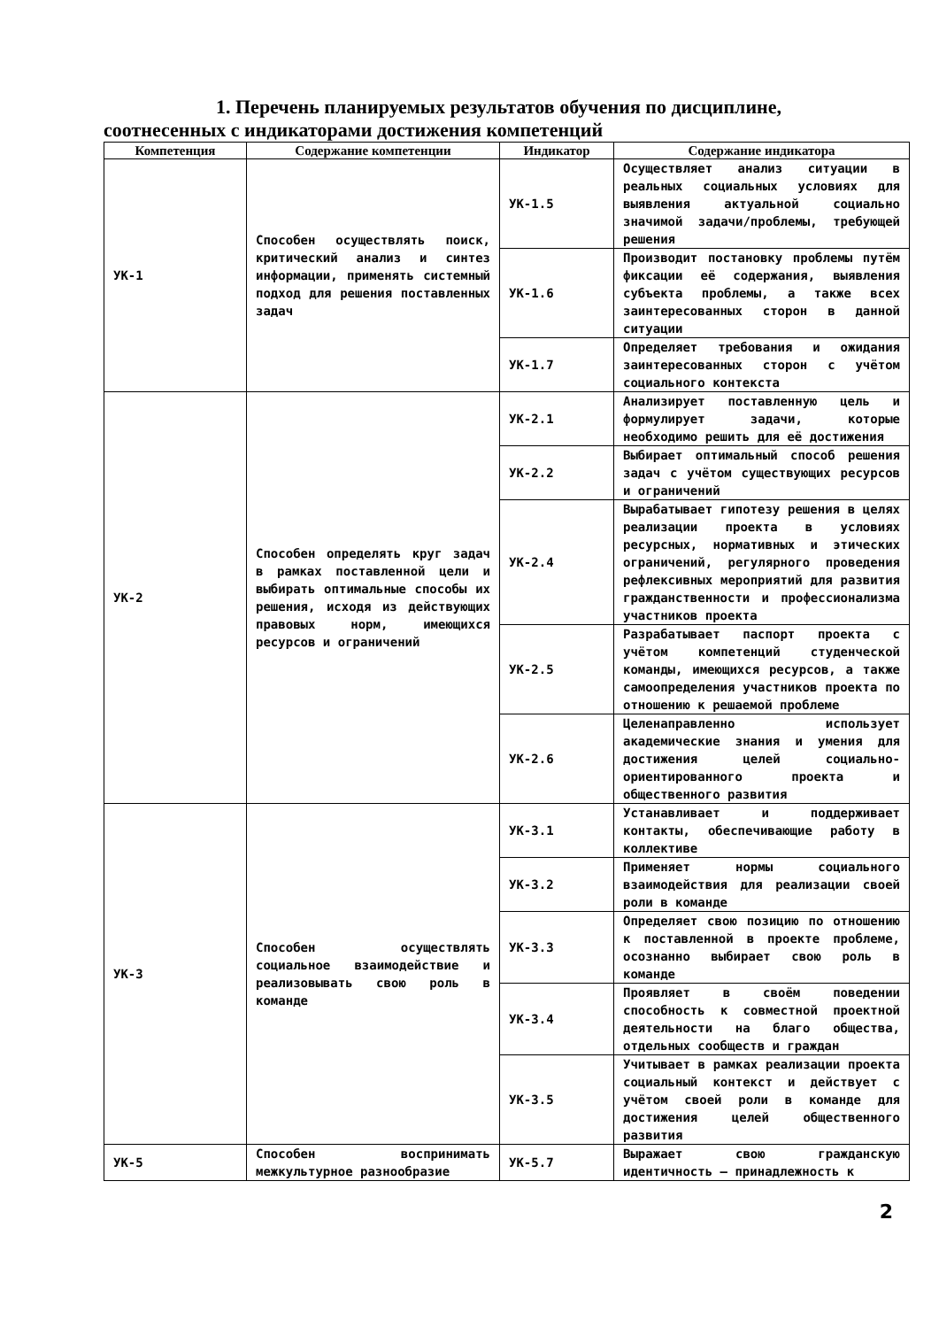1. Перечень планируемых результатов обучения по дисциплине,
соотнесенных с индикаторами достижения компетенций
| Компетенция | Содержание компетенции | Индикатор | Содержание индикатора |
| --- | --- | --- | --- |
| УК-1 | Способен осуществлять поиск, критический анализ и синтез информации, применять системный подход для решения поставленных задач | УК-1.5 | Осуществляет анализ ситуации в реальных социальных условиях для выявления актуальной социально значимой задачи/проблемы, требующей решения |
| | | УК-1.6 | Производит постановку проблемы путём фиксации её содержания, выявления субъекта проблемы, а также всех заинтересованных сторон в данной ситуации |
| | | УК-1.7 | Определяет требования и ожидания заинтересованных сторон с учётом социального контекста |
| УК-2 | Способен определять круг задач в рамках поставленной цели и выбирать оптимальные способы их решения, исходя из действующих правовых норм, имеющихся ресурсов и ограничений | УК-2.1 | Анализирует поставленную цель и формулирует задачи, которые необходимо решить для её достижения |
| | | УК-2.2 | Выбирает оптимальный способ решения задач с учётом существующих ресурсов и ограничений |
| | | УК-2.4 | Вырабатывает гипотезу решения в целях реализации проекта в условиях ресурсных, нормативных и этических ограничений, регулярного проведения рефлексивных мероприятий для развития гражданственности и профессионализма участников проекта |
| | | УК-2.5 | Разрабатывает паспорт проекта с учётом компетенций студенческой команды, имеющихся ресурсов, а также самоопределения участников проекта по отношению к решаемой проблеме |
| | | УК-2.6 | Целенаправленно использует академические знания и умения для достижения целей социально-ориентированного проекта и общественного развития |
| УК-3 | Способен осуществлять социальное взаимодействие и реализовывать свою роль в команде | УК-3.1 | Устанавливает и поддерживает контакты, обеспечивающие работу в коллективе |
| | | УК-3.2 | Применяет нормы социального взаимодействия для реализации своей роли в команде |
| | | УК-3.3 | Определяет свою позицию по отношению к поставленной в проекте проблеме, осознанно выбирает свою роль в команде |
| | | УК-3.4 | Проявляет в своём поведении способность к совместной проектной деятельности на благо общества, отдельных сообществ и граждан |
| | | УК-3.5 | Учитывает в рамках реализации проекта социальный контекст и действует с учётом своей роли в команде для достижения целей общественного развития |
| УК-5 | Способен воспринимать межкультурное разнообразие | УК-5.7 | Выражает свою гражданскую идентичность – принадлежность к |
2